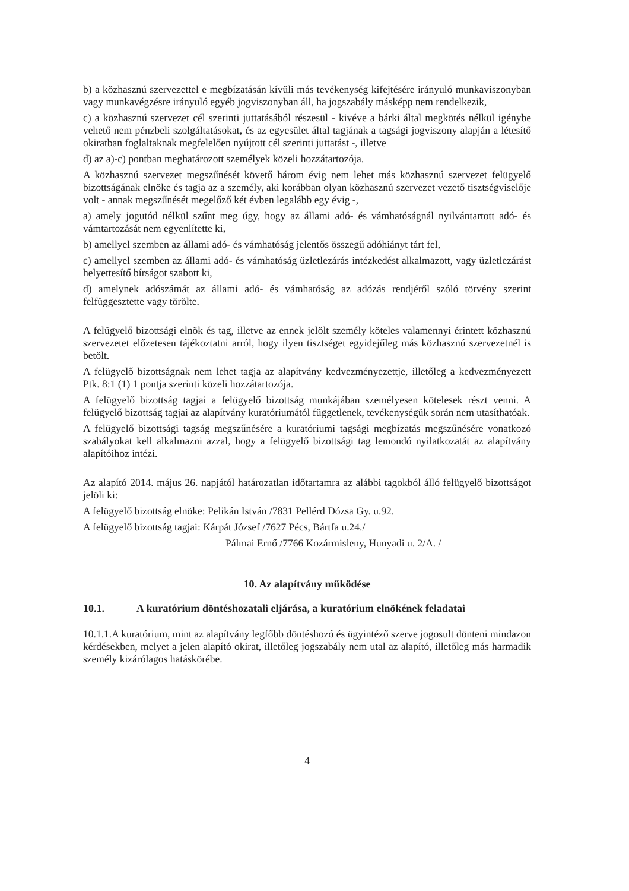b) a közhasznú szervezettel e megbízatásán kívüli más tevékenység kifejtésére irányuló munkaviszonyban vagy munkavégzésre irányuló egyéb jogviszonyban áll, ha jogszabály másképp nem rendelkezik,
c) a közhasznú szervezet cél szerinti juttatásából részesül - kivéve a bárki által megkötés nélkül igénybe vehető nem pénzbeli szolgáltatásokat, és az egyesület által tagjának a tagsági jogviszony alapján a létesítő okiratban foglaltaknak megfelelően nyújtott cél szerinti juttatást -, illetve
d) az a)-c) pontban meghatározott személyek közeli hozzátartozója.
A közhasznú szervezet megszűnését követő három évig nem lehet más közhasznú szervezet felügyelő bizottságának elnöke és tagja az a személy, aki korábban olyan közhasznú szervezet vezető tisztségviselője volt - annak megszűnését megelőző két évben legalább egy évig -,
a) amely jogutód nélkül szűnt meg úgy, hogy az állami adó- és vámhatóságnál nyilvántartott adó- és vámtartozását nem egyenlítette ki,
b) amellyel szemben az állami adó- és vámhatóság jelentős összegű adóhiányt tárt fel,
c) amellyel szemben az állami adó- és vámhatóság üzletlezárás intézkedést alkalmazott, vagy üzletlezárást helyettesítő bírságot szabott ki,
d) amelynek adószámát az állami adó- és vámhatóság az adózás rendjéről szóló törvény szerint felfüggesztette vagy törölte.
A felügyelő bizottsági elnök és tag, illetve az ennek jelölt személy köteles valamennyi érintett közhasznú szervezetet előzetesen tájékoztatni arról, hogy ilyen tisztséget egyidejűleg más közhasznú szervezetnél is betölt.
A felügyelő bizottságnak nem lehet tagja az alapítvány kedvezményezettje, illetőleg a kedvezményezett Ptk. 8:1 (1) 1 pontja szerinti közeli hozzátartozója.
A felügyelő bizottság tagjai a felügyelő bizottság munkájában személyesen kötelesek részt venni. A felügyelő bizottság tagjai az alapítvány kuratóriumától függetlenek, tevékenységük során nem utasíthatóak.
A felügyelő bizottsági tagság megszűnésére a kuratóriumi tagsági megbízatás megszűnésére vonatkozó szabályokat kell alkalmazni azzal, hogy a felügyelő bizottsági tag lemondó nyilatkozatát az alapítvány alapítóihoz intézi.
Az alapító 2014. május 26. napjától határozatlan időtartamra az alábbi tagokból álló felügyelő bizottságot jelöli ki:
A felügyelő bizottság elnöke: Pelikán István /7831 Pellérd Dózsa Gy. u.92.
A felügyelő bizottság tagjai: Kárpát József /7627 Pécs, Bártfa u.24./
Pálmai Ernő /7766 Kozármisleny, Hunyadi u. 2/A. /
10. Az alapítvány működése
10.1. A kuratórium döntéshozatali eljárása, a kuratórium elnökének feladatai
10.1.1.A kuratórium, mint az alapítvány legfőbb döntéshozó és ügyintéző szerve jogosult dönteni mindazon kérdésekben, melyet a jelen alapító okirat, illetőleg jogszabály nem utal az alapító, illetőleg más harmadik személy kizárólagos hatáskörébe.
4